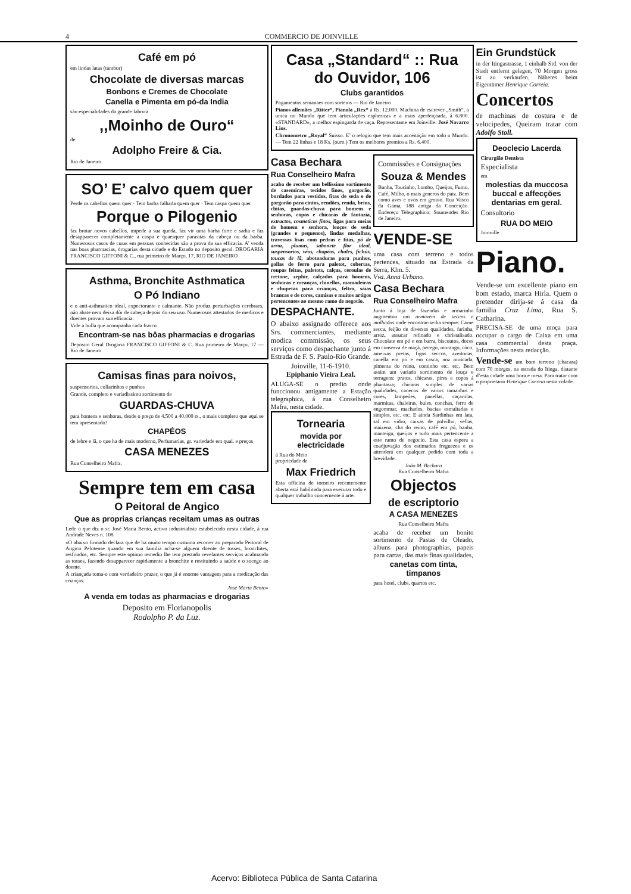4 COMMERCIO DE JOINVILLE
Café em pó
em lindas latas (tambor)
Chocolate de diversas marcas
Bonbons e Cremes de Chocolate
Canella e Pimenta em pó-da India
são especialidades da grande fabrica
,,Moinho de Ouro“
de
Adolpho Freire & Cia.
Rio de Janeiro.
SO’ E’ calvo quem quer
Perde os cabellos quem quer · Tem barba falhada quem quer · Tem caspa quem quer
Porque o Pilogenio
faz brotar novos cabellos, impede a sua queda, faz vir uma barba forte e sadia e faz desapparecer completamente a caspa e quaesquer parasitas da cabeça ou da barba. Numerosos casos de curas em pessoas conhecidas são a prova da sua efficacia. A’ venda nas boas pharmacias, drogarias desta cidade e do Estado no deposito geral. DROGARIA FRANCISCO GIFFONI & C., rua primeiro de Março, 17, RIO DE JANEIRO
Asthma, Bronchite Asthmatica
O Pó Indiano
e o anti-asthmatico ideal, expectorante e calmante. Não produz perturbações cerebraes, não abate nem deixa dôr de cabeça depois do seu uso. Numerosos attestados de medicos e doentes provam sua efficacia.
Vide a bulla que acompanha cada frasco
Encontram-se nas bôas pharmacias e drogarias
Deposito Geral Drogaria FRANCISCO GIFFONI & C. Rua primeiro de Março, 17 — Rio de Janeiro
Camisas finas para noivos,
suspensorios, collarinhos e punhos
Grande, completo e variadissimo sortimento de
GUARDAS-CHUVA
para homens e senhoras, desde o preço de 4.500 a 40.000 rs., o mais completo que aqui se tem apresentado!
CHAPÉOS
de lebre e lã, o que ha de mais moderno, Perfumarias, gr. variedade em qual. e preços
CASA MENEZES
Rua Conselheiro Mafra.
Sempre tem em casa
O Peitoral de Angico
Que as proprias crianças receitam umas as outras
Lede o que diz o sr. José Maria Bento, activo industrialista estabelecido nesta cidade, á rua Andrade Neves n. 108.
«O abaixo firmado declara que de ha muito tempo custuma recorrer ao preparado Peitoral de Angico Pelotense quando em sua familia acha-se alguem doente de tosses, bronchites, resfriados, etc. Sempre este optimo remedio lhe tem prestado revelantes serviços acalmando as tosses, fazendo desapparecer rapidamente a bronchite e restituindo a saúde e o socego ao doente.
A criançada toma-o com verdadeiro prazer, o que já é enorme vantagem para a medicação das crianças.
José Maria Bento»
A venda em todas as pharmacias e drogarias
Deposito em Florianopolis
Rodolpho P. da Luz.
Casa „Standard“ :: Rua do Ouvidor, 106
Clubs garantidos
Pagamentos semanaes com sorteios — Rio de Janeiro
Pianos allemães „Ritter“, Pianola „Rex“ á Rs. 12.000. Machina de escrever „Smith“, a unica no Mundo que tem articulações esphericas e a mais aperfeiçoada, á 6.800. «STANDARD», a melhor espingarda de caça. Representante em Joinville: José Navarro Lins.
Chronometro „Royal“ Suisso. E’ o relogio que tem mais acceitação em todo o Mundo. — Tem 22 linhas e 18 Ks. (ouro.) Tem os melhores premios a Rs. 6.400.
Casa Bechara
Rua Conselheiro Mafra
acaba de receber um bellissimo sortimento de casemiras, tecidos finos, gorgorão, bordados para vestidos, fitas de seda e de gorgorão para cintos, rendões, renda, brins, chitas, guardas-chuva para homens e senhoras, copos e chicaras de fantazia, extractos, cosmeticos finos, ligas para meias de homem e senhora, lenços de seda (grandes e pequenos), lindas medalhas, travessas lisas com pedras e fitas, pó de arroz, plumas, sabonete flor ideal, suspensorios, véos, chapéos, chales, fichús, toucas de lã, abotoaduras para punhos, gollas de ferro para paletot, cobertas, roupas feitas, paletots, calças, ceroulas de cretone, zephir, calçados para homens, senhoras e creanças, chinellos, mamadeiras e chupetas para crianças, feltro, saias brancas e de cores, camisas e muitos artigos pertencentes ao mesmo ramo de negocio.
DESPACHANTE.
O abaixo assignado offerece aos Srs. commerciantes, mediante modica commissão, os seus serviços como despachante junto á Estrada de F. S. Paulo-Rio Grande.
Joinville, 11-6-1910.
Epiphanio Vieira Leal.
ALUGA-SE o predio onde funccionou antigamente a Estação telegraphica, á rua Conselheiro Mafra, nesta cidade.
Tornearia
movida por electricidade
á Rua do Meio
propriedade de
Max Friedrich
Esta officina de torneiro recentemente aberta está habilitada para executar todo e qualquer trabalho concernente á arte.
Commissões e Consignações
Souza & Mendes
Banha, Toucinho, Lombo, Queijos, Fumo, Café, Milho, o mais generos do paiz. Bem como aves e ovos em grosso. Rua Vasco da Gama, 188 antiga da Conceição. Endereço Telegraphico: Soumendes Rio de Janeiro.
VENDE-SE
uma casa com terreno e todos pertences, situado na Estrada da Serra, Klm. 5.
Vva. Anna Urbano.
Casa Bechara
Rua Conselheiro Mafra
Junto á loja de fazendas e armarinho augmentou um armazem de seccos e molhados onde encontrar-se-ha sempre: Carne secca, feijão de diversos qualidades, farinha, arroz, assucar refinado e christalisado. Chocolate em pó e em barra, biscoutos, doces em conserva de maçã, pecego, morango, côco, ameixas pretas, figos seccos, azeitonas, canella em pó e em casca, noz moscada, pimenta do reino, cominho etc. etc. Bem assim um variado sortimento de louça e terragens: pratos, chicaras, pires e copos á phantasia; chicaras simples de varias qualidades, canecos de varios tamanhos e cores, lampeões, panellas, caçarolas, marmitas, chaleiras, bules, conchas, ferro de engommar, machados, bacias esmaltadas e simples, etc. etc. E ainda Sardinhas em lata, sal em vidro, caixas de polvilho, vellas, maizena, cha do reino, café em pó, banha, manteiga, queijos e tudo mais pertencente a este ramo de negocio. Esta casa espera a coadjuvação dos estimados freguezes e os attenderá em qualquer pedido com toda a brevidade.
João M. Bechara
Rua Conselheiro Mafra
Objectos
de escriptorio
A CASA MENEZES
Rua Conselheiro Mafra
acaba de receber um bonito sortimento de Pastas de Oleado, albuns para photographias, papeis para cartas, das mais finas qualidades,
canetas com tinta, timpanos
para hotel, clubs, quartos etc.
Ein Grundstück
in der Itingastrasse, 1 einhalb Std. von der Stadt entfernt gelegen, 70 Morgen gross ist zu verkaufen. Näheres beim Eigentümer Henrique Correia.
Concertos
de machinas de costura e de velocipedes, Queiram tratar com Adolfo Stoll.
Deocleciо Lacerda
Cirurgião Dentista
Especialista
em
molestias da muccosa buccal e affecções dentarias em geral.
Consultorio
RUA DO MEIO
Joinville
Piano.
Vende-se um excellente piano em bom estado, marca Hirla. Quem o pretender dirija-se á casa da familia Cruz Lima, Rua S. Catharina.
PRECISA-SE de uma moça para occupar o cargo de Caixa em uma casa commercial desta praça. Informações nesta redacção.
Vende-se um bom terreno (chacara) com 70 morgos, na estrada do Itinga, distante d’esta cidade uma hora e meia. Para tratar com o proprietario Henrique Correia nesta cidade.
Acervo: Biblioteca Pública de Santa Catarina